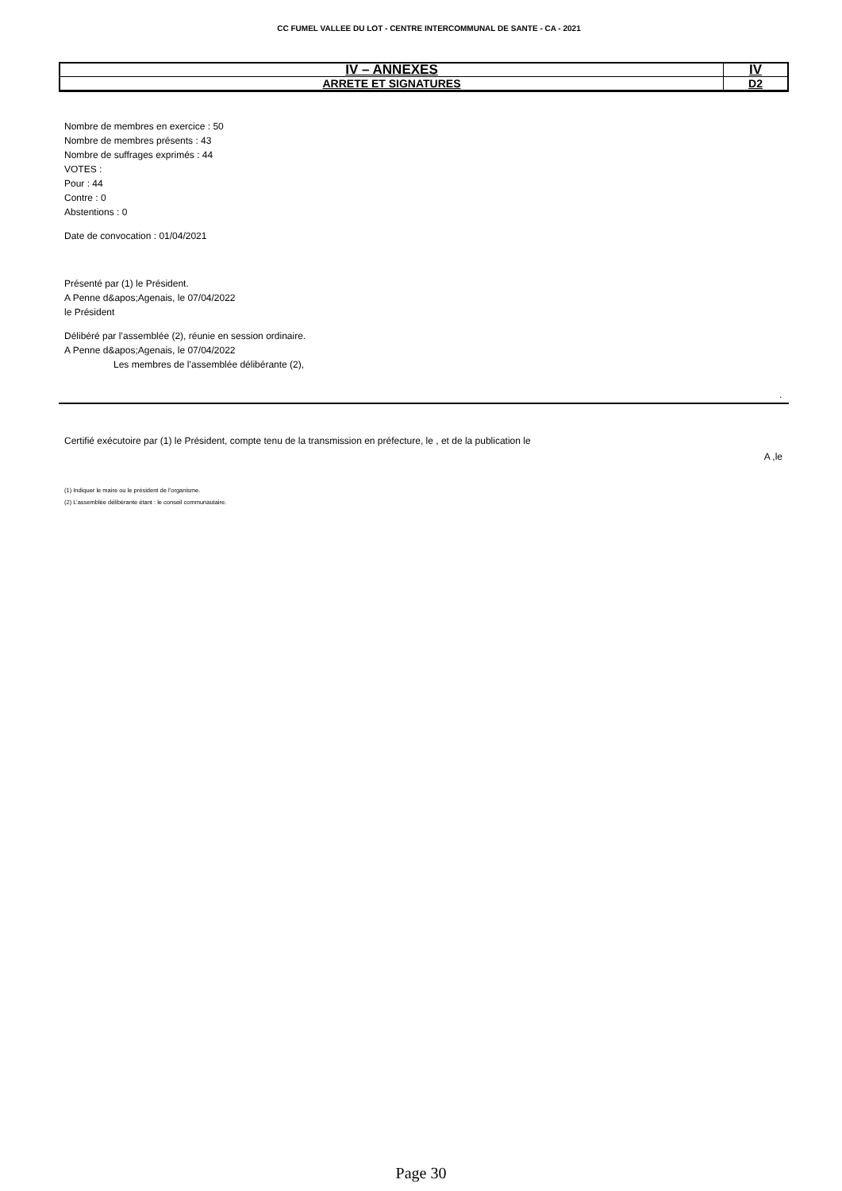CC FUMEL VALLEE DU LOT - CENTRE INTERCOMMUNAL DE SANTE - CA - 2021
| IV – ANNEXES | IV |
| ARRETE ET SIGNATURES | D2 |
Nombre de membres en exercice : 50
Nombre de membres présents : 43
Nombre de suffrages exprimés : 44
VOTES :
Pour : 44
Contre : 0
Abstentions : 0
Date de convocation : 01/04/2021
Présenté par (1) le Président.
A Penne d&apos;Agenais, le 07/04/2022
le Président
Délibéré par l’assemblée (2), réunie en session ordinaire.
A Penne d&apos;Agenais, le 07/04/2022
Les membres de l’assemblée délibérante (2),
.
Certifié exécutoire par (1) le Président, compte tenu de la transmission en préfecture, le , et de la publication le
A ,le
(1) Indiquer le maire ou le président de l’organisme.
(2) L’assemblée délibérante étant : le conseil communautaire.
Page 30